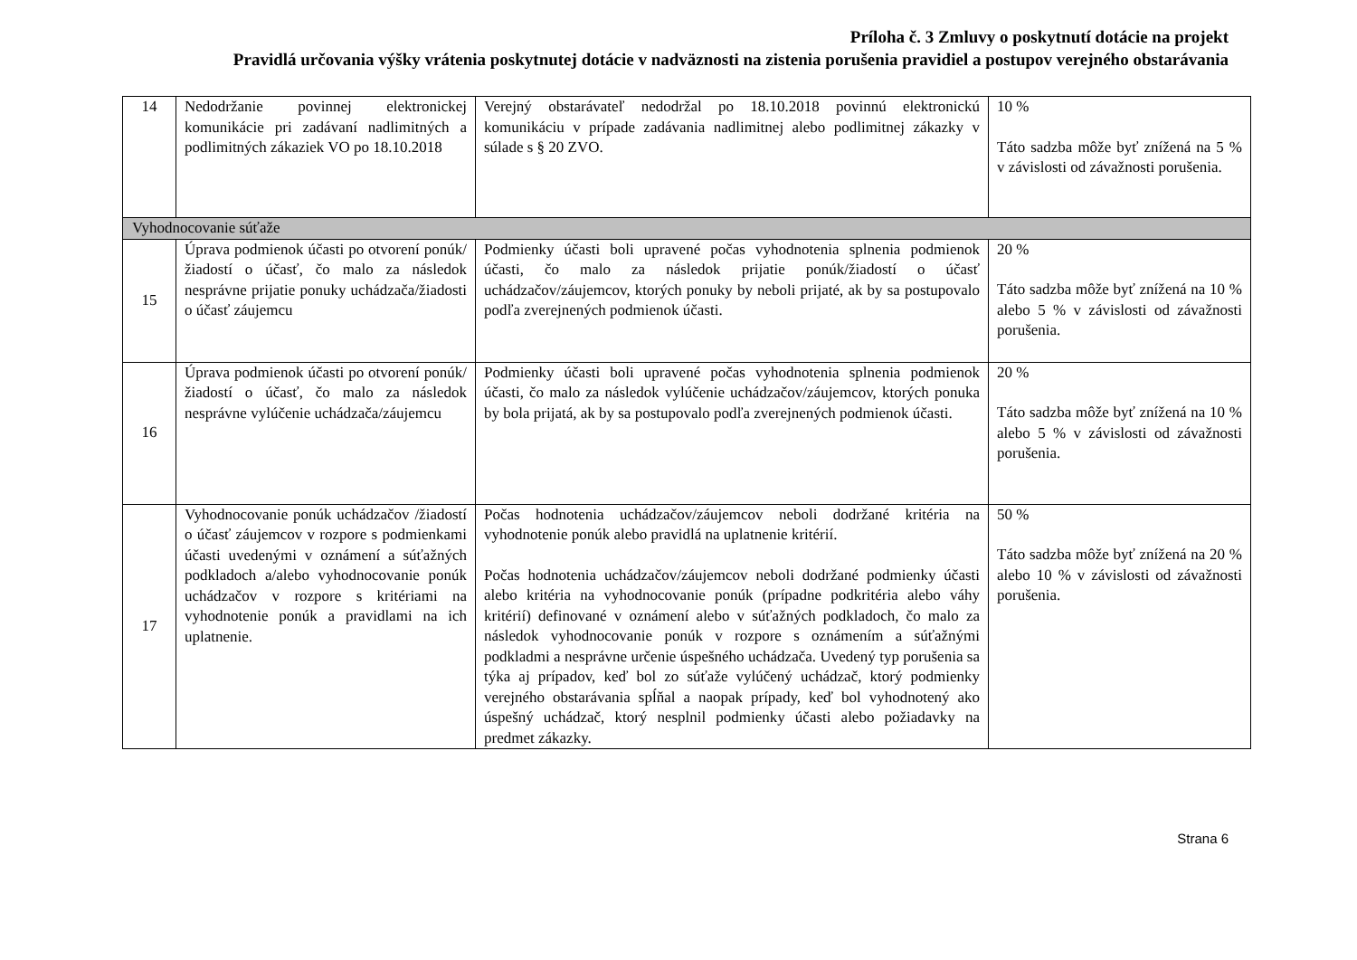Príloha č. 3 Zmluvy o poskytnutí dotácie na projekt
Pravidlá určovania výšky vrátenia poskytnutej dotácie v nadväznosti na zistenia porušenia pravidiel a postupov verejného obstarávania
| 14 | Nedodržanie povinnej elektronickej komunikácie pri zadávaní nadlimitných a podlimitných zákaziek VO po 18.10.2018 | Verejný obstarávateľ nedodržal po 18.10.2018 povinnú elektronickú komunikáciu v prípade zadávania nadlimitnej alebo podlimitnej zákazky v súlade s § 20 ZVO. | 10 % Táto sadzba môže byť znížená na 5 % v závislosti od závažnosti porušenia. |
| Vyhodnocovanie súťaže | | | |
| 15 | Úprava podmienok účasti po otvorení ponúk/žiadostí o účasť, čo malo za následok nesprávne prijatie ponuky uchádzača/žiadosti o účasť záujemcu | Podmienky účasti boli upravené počas vyhodnotenia splnenia podmienok účasti, čo malo za následok prijatie ponúk/žiadostí o účasť uchádzačov/záujemcov, ktorých ponuky by neboli prijaté, ak by sa postupovalo podľa zverejnených podmienok účasti. | 20 % Táto sadzba môže byť znížená na 10 % alebo 5 % v závislosti od závažnosti porušenia. |
| 16 | Úprava podmienok účasti po otvorení ponúk/žiadostí o účasť, čo malo za následok nesprávne vylúčenie uchádzača/záujemcu | Podmienky účasti boli upravené počas vyhodnotenia splnenia podmienok účasti, čo malo za následok vylúčenie uchádzačov/záujemcov, ktorých ponuka by bola prijatá, ak by sa postupovalo podľa zverejnených podmienok účasti. | 20 % Táto sadzba môže byť znížená na 10 % alebo 5 % v závislosti od závažnosti porušenia. |
| 17 | Vyhodnocovanie ponúk uchádzačov /žiadostí o účasť záujemcov v rozpore s podmienkami účasti uvedenými v oznámení a súťažných podkladoch a/alebo vyhodnocovanie ponúk uchádzačov v rozpore s kritériami na vyhodnotenie ponúk a pravidlami na ich uplatnenie. | Počas hodnotenia uchádzačov/záujemcov neboli dodržané kritéria na vyhodnotenie ponúk alebo pravidlá na uplatnenie kritérií. Počas hodnotenia uchádzačov/záujemcov neboli dodržané podmienky účasti alebo kritéria na vyhodnocovanie ponúk (prípadne podkritéria alebo váhy kritérií) definované v oznámení alebo v súťažných podkladoch, čo malo za následok vyhodnocovanie ponúk v rozpore s oznámením a súťažnými podkladmi a nesprávne určenie úspešného uchádzača. Uvedený typ porušenia sa týka aj prípadov, keď bol zo súťaže vylúčený uchádzač, ktorý podmienky verejného obstarávania spĺňal a naopak prípady, keď bol vyhodnotený ako úspešný uchádzač, ktorý nesplnil podmienky účasti alebo požiadavky na predmet zákazky. | 50 % Táto sadzba môže byť znížená na 20 % alebo 10 % v závislosti od závažnosti porušenia. |
Strana 6